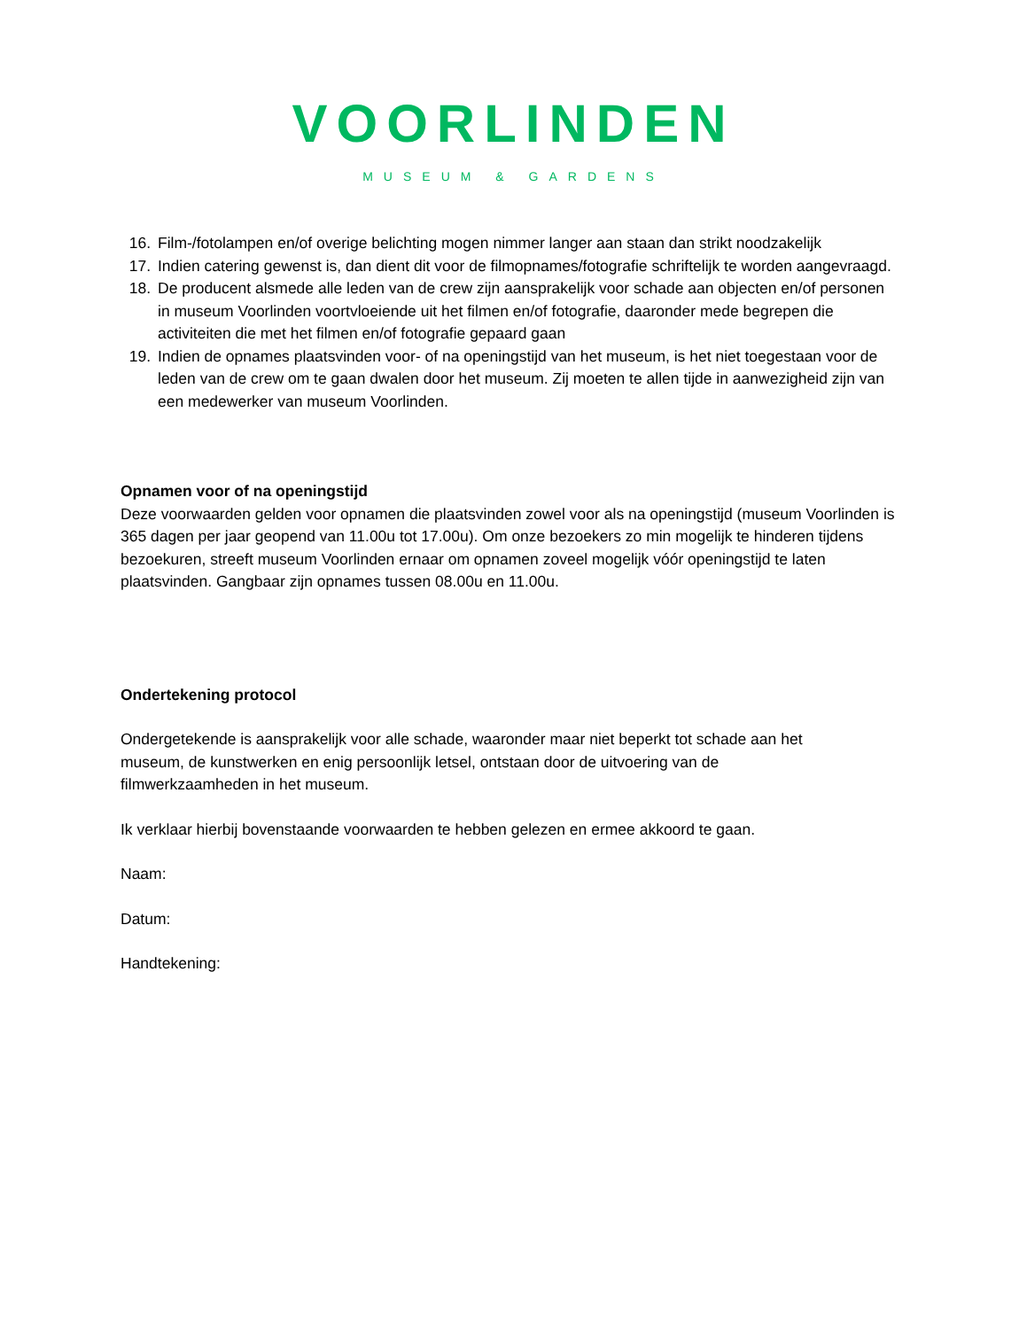VOORLINDEN
MUSEUM & GARDENS
16. Film-/fotolampen en/of overige belichting mogen nimmer langer aan staan dan strikt noodzakelijk
17. Indien catering gewenst is, dan dient dit voor de filmopnames/fotografie schriftelijk te worden aangevraagd.
18. De producent alsmede alle leden van de crew zijn aansprakelijk voor schade aan objecten en/of personen in museum Voorlinden voortvloeiende uit het filmen en/of fotografie, daaronder mede begrepen die activiteiten die met het filmen en/of fotografie gepaard gaan
19. Indien de opnames plaatsvinden voor- of na openingstijd van het museum, is het niet toegestaan voor de leden van de crew om te gaan dwalen door het museum. Zij moeten te allen tijde in aanwezigheid zijn van een medewerker van museum Voorlinden.
Opnamen voor of na openingstijd
Deze voorwaarden gelden voor opnamen die plaatsvinden zowel voor als na openingstijd (museum Voorlinden is 365 dagen per jaar geopend van 11.00u tot 17.00u). Om onze bezoekers zo min mogelijk te hinderen tijdens bezoekuren, streeft museum Voorlinden ernaar om opnamen zoveel mogelijk vóór openingstijd te laten plaatsvinden. Gangbaar zijn opnames tussen 08.00u en 11.00u.
Ondertekening protocol
Ondergetekende is aansprakelijk voor alle schade, waaronder maar niet beperkt tot schade aan het museum, de kunstwerken en enig persoonlijk letsel, ontstaan door de uitvoering van de filmwerkzaamheden in het museum.
Ik verklaar hierbij bovenstaande voorwaarden te hebben gelezen en ermee akkoord te gaan.
Naam:
Datum:
Handtekening: